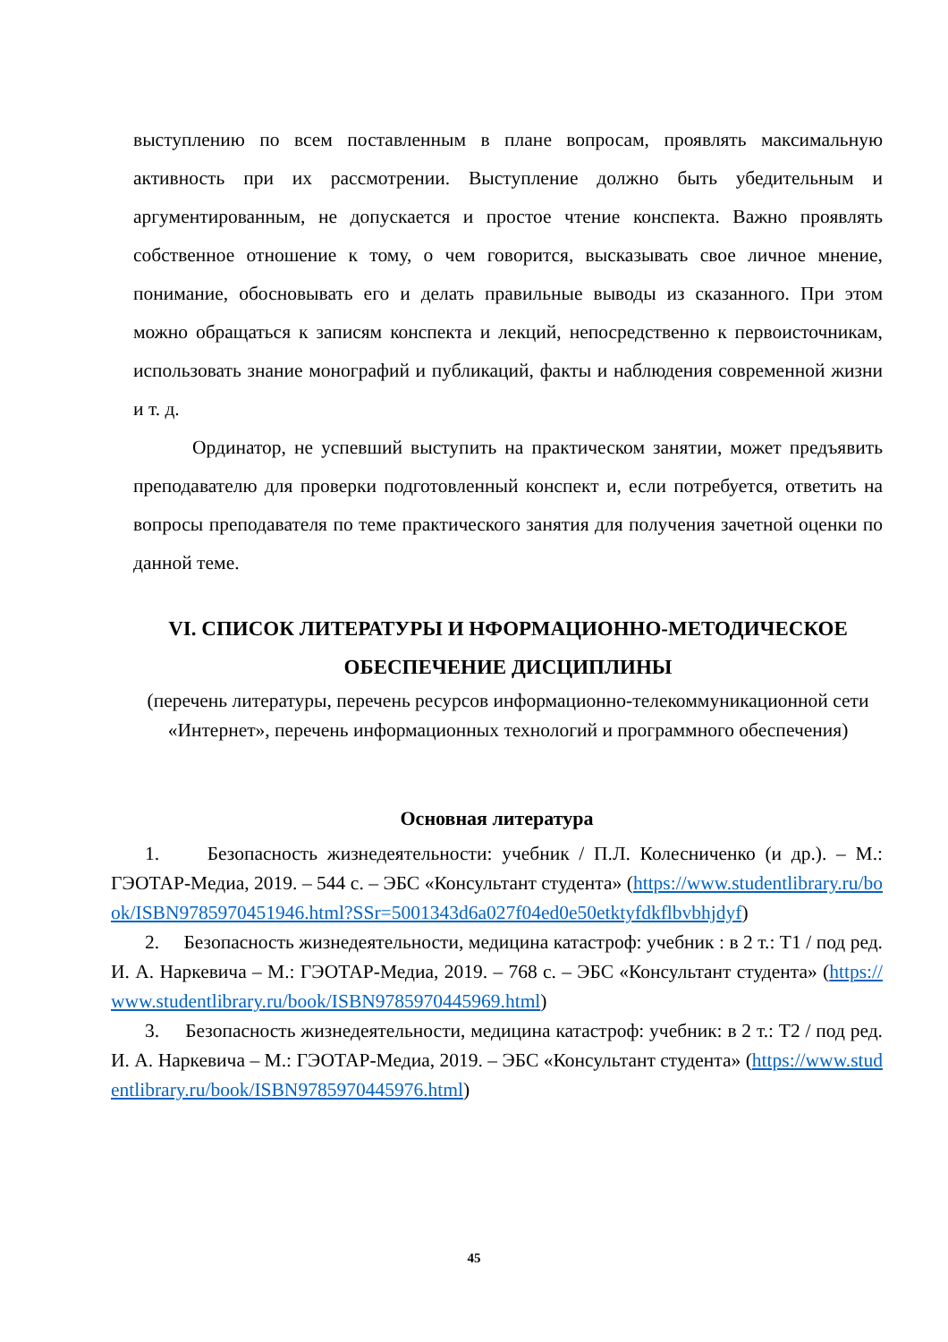выступлению по всем поставленным в плане вопросам, проявлять максимальную активность при их рассмотрении. Выступление должно быть убедительным и аргументированным, не допускается и простое чтение конспекта. Важно проявлять собственное отношение к тому, о чем говорится, высказывать свое личное мнение, понимание, обосновывать его и делать правильные выводы из сказанного. При этом можно обращаться к записям конспекта и лекций, непосредственно к первоисточникам, использовать знание монографий и публикаций, факты и наблюдения современной жизни и т. д.
Ординатор, не успевший выступить на практическом занятии, может предъявить преподавателю для проверки подготовленный конспект и, если потребуется, ответить на вопросы преподавателя по теме практического занятия для получения зачетной оценки по данной теме.
VI. СПИСОК ЛИТЕРАТУРЫ И НФОРМАЦИОННО-МЕТОДИЧЕСКОЕ ОБЕСПЕЧЕНИЕ ДИСЦИПЛИНЫ
(перечень литературы, перечень ресурсов информационно-телекоммуникационной сети «Интернет», перечень информационных технологий и программного обеспечения)
Основная литература
1. Безопасность жизнедеятельности: учебник / П.Л. Колесниченко (и др.). – М.: ГЭОТАР-Медиа, 2019. – 544 с. – ЭБС «Консультант студента» (https://www.studentlibrary.ru/book/ISBN9785970451946.html?SSr=5001343d6a027f04ed0e50etktyfdkflbvbhjdyf)
2. Безопасность жизнедеятельности, медицина катастроф: учебник : в 2 т.: Т1 / под ред. И. А. Наркевича – М.: ГЭОТАР-Медиа, 2019. – 768 с. – ЭБС «Консультант студента» (https://www.studentlibrary.ru/book/ISBN9785970445969.html)
3. Безопасность жизнедеятельности, медицина катастроф: учебник: в 2 т.: Т2 / под ред. И. А. Наркевича – М.: ГЭОТАР-Медиа, 2019. – ЭБС «Консультант студента» (https://www.studentlibrary.ru/book/ISBN9785970445976.html)
45